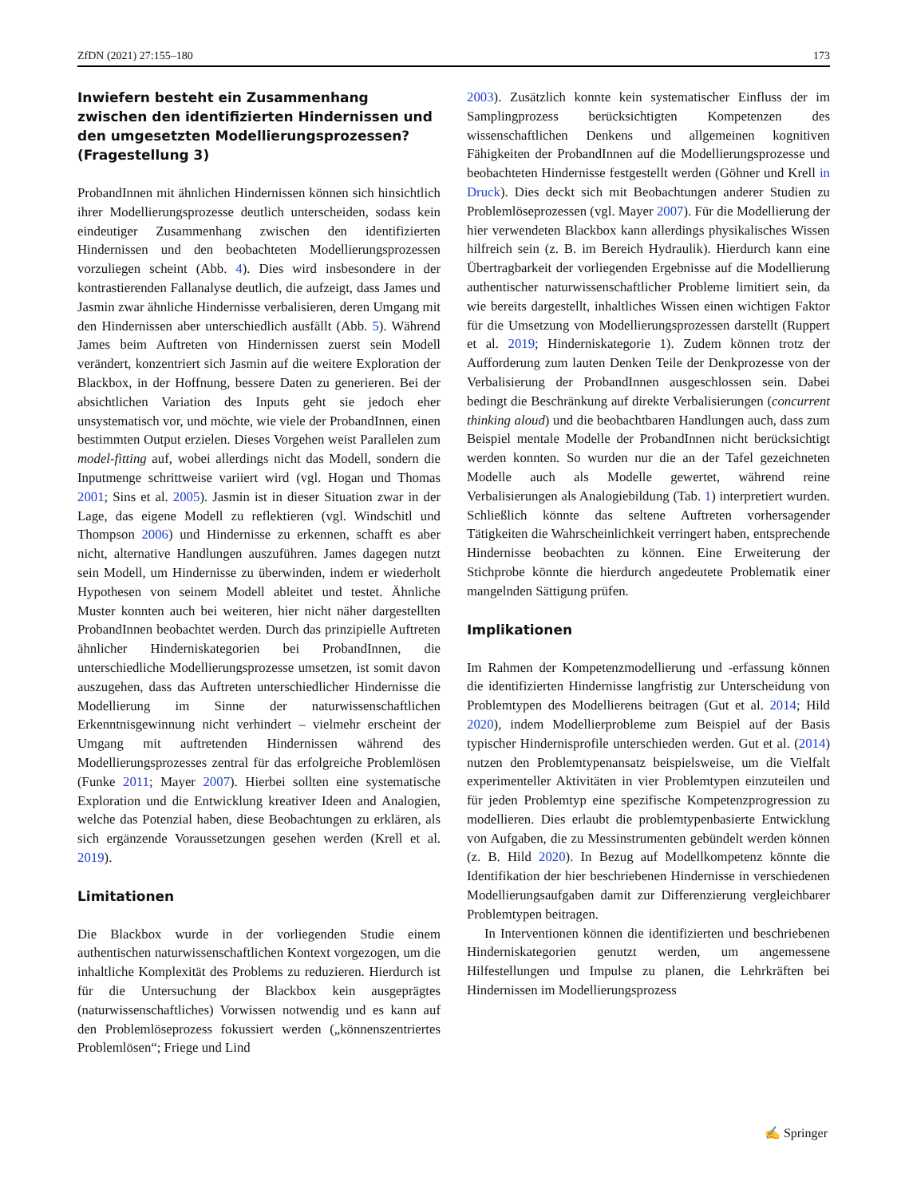ZfDN (2021) 27:155–180 173
Inwiefern besteht ein Zusammenhang zwischen den identifizierten Hindernissen und den umgesetzten Modellierungsprozessen? (Fragestellung 3)
ProbandInnen mit ähnlichen Hindernissen können sich hinsichtlich ihrer Modellierungsprozesse deutlich unterscheiden, sodass kein eindeutiger Zusammenhang zwischen den identifizierten Hindernissen und den beobachteten Modellierungsprozessen vorzuliegen scheint (Abb. 4). Dies wird insbesondere in der kontrastierenden Fallanalyse deutlich, die aufzeigt, dass James und Jasmin zwar ähnliche Hindernisse verbalisieren, deren Umgang mit den Hindernissen aber unterschiedlich ausfällt (Abb. 5). Während James beim Auftreten von Hindernissen zuerst sein Modell verändert, konzentriert sich Jasmin auf die weitere Exploration der Blackbox, in der Hoffnung, bessere Daten zu generieren. Bei der absichtlichen Variation des Inputs geht sie jedoch eher unsystematisch vor, und möchte, wie viele der ProbandInnen, einen bestimmten Output erzielen. Dieses Vorgehen weist Parallelen zum model-fitting auf, wobei allerdings nicht das Modell, sondern die Inputmenge schrittweise variiert wird (vgl. Hogan und Thomas 2001; Sins et al. 2005). Jasmin ist in dieser Situation zwar in der Lage, das eigene Modell zu reflektieren (vgl. Windschitl und Thompson 2006) und Hindernisse zu erkennen, schafft es aber nicht, alternative Handlungen auszuführen. James dagegen nutzt sein Modell, um Hindernisse zu überwinden, indem er wiederholt Hypothesen von seinem Modell ableitet und testet. Ähnliche Muster konnten auch bei weiteren, hier nicht näher dargestellten ProbandInnen beobachtet werden. Durch das prinzipielle Auftreten ähnlicher Hinderniskategorien bei ProbandInnen, die unterschiedliche Modellierungsprozesse umsetzen, ist somit davon auszugehen, dass das Auftreten unterschiedlicher Hindernisse die Modellierung im Sinne der naturwissenschaftlichen Erkenntnisgewinnung nicht verhindert – vielmehr erscheint der Umgang mit auftretenden Hindernissen während des Modellierungsprozesses zentral für das erfolgreiche Problemlösen (Funke 2011; Mayer 2007). Hierbei sollten eine systematische Exploration und die Entwicklung kreativer Ideen and Analogien, welche das Potenzial haben, diese Beobachtungen zu erklären, als sich ergänzende Voraussetzungen gesehen werden (Krell et al. 2019).
Limitationen
Die Blackbox wurde in der vorliegenden Studie einem authentischen naturwissenschaftlichen Kontext vorgezogen, um die inhaltliche Komplexität des Problems zu reduzieren. Hierdurch ist für die Untersuchung der Blackbox kein ausgeprägtes (naturwissenschaftliches) Vorwissen notwendig und es kann auf den Problemlöseprozess fokussiert werden („könnenszentriertes Problemlösen“; Friege und Lind
2003). Zusätzlich konnte kein systematischer Einfluss der im Samplingprozess berücksichtigten Kompetenzen des wissenschaftlichen Denkens und allgemeinen kognitiven Fähigkeiten der ProbandInnen auf die Modellierungsprozesse und beobachteten Hindernisse festgestellt werden (Göhner und Krell in Druck). Dies deckt sich mit Beobachtungen anderer Studien zu Problemlöseprozessen (vgl. Mayer 2007). Für die Modellierung der hier verwendeten Blackbox kann allerdings physikalisches Wissen hilfreich sein (z. B. im Bereich Hydraulik). Hierdurch kann eine Übertragbarkeit der vorliegenden Ergebnisse auf die Modellierung authentischer naturwissenschaftlicher Probleme limitiert sein, da wie bereits dargestellt, inhaltliches Wissen einen wichtigen Faktor für die Umsetzung von Modellierungsprozessen darstellt (Ruppert et al. 2019; Hinderniskategorie 1). Zudem können trotz der Aufforderung zum lauten Denken Teile der Denkprozesse von der Verbalisierung der ProbandInnen ausgeschlossen sein. Dabei bedingt die Beschränkung auf direkte Verbalisierungen (concurrent thinking aloud) und die beobachtbaren Handlungen auch, dass zum Beispiel mentale Modelle der ProbandInnen nicht berücksichtigt werden konnten. So wurden nur die an der Tafel gezeichneten Modelle auch als Modelle gewertet, während reine Verbalisierungen als Analogiebildung (Tab. 1) interpretiert wurden. Schließlich könnte das seltene Auftreten vorhersagender Tätigkeiten die Wahrscheinlichkeit verringert haben, entsprechende Hindernisse beobachten zu können. Eine Erweiterung der Stichprobe könnte die hierdurch angedeutete Problematik einer mangelnden Sättigung prüfen.
Implikationen
Im Rahmen der Kompetenzmodellierung und -erfassung können die identifizierten Hindernisse langfristig zur Unterscheidung von Problemtypen des Modellierens beitragen (Gut et al. 2014; Hild 2020), indem Modellierprobleme zum Beispiel auf der Basis typischer Hindernisprofile unterschieden werden. Gut et al. (2014) nutzen den Problemtypenansatz beispielsweise, um die Vielfalt experimenteller Aktivitäten in vier Problemtypen einzuteilen und für jeden Problemtyp eine spezifische Kompetenzprogression zu modellieren. Dies erlaubt die problemtypenbasierte Entwicklung von Aufgaben, die zu Messinstrumenten gebündelt werden können (z. B. Hild 2020). In Bezug auf Modellkompetenz könnte die Identifikation der hier beschriebenen Hindernisse in verschiedenen Modellierungsaufgaben damit zur Differenzierung vergleichbarer Problemtypen beitragen.
In Interventionen können die identifizierten und beschriebenen Hinderniskategorien genutzt werden, um angemessene Hilfestellungen und Impulse zu planen, die Lehrkräften bei Hindernissen im Modellierungsprozess
✍ Springer